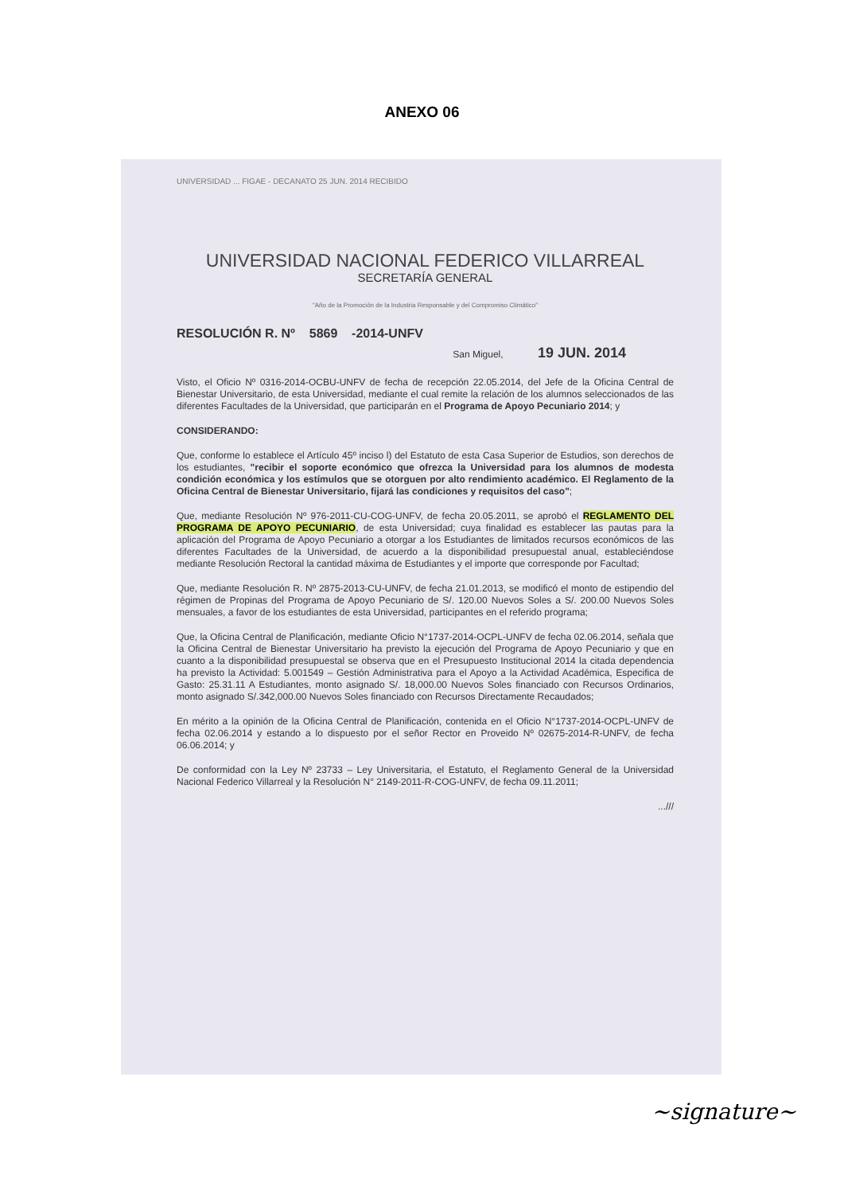ANEXO 06
UNIVERSIDAD ... FIGAE - DECANATO 25 JUN. 2014 RECIBIDO
UNIVERSIDAD NACIONAL FEDERICO VILLARREAL
SECRETARÍA GENERAL
"Año de la Promoción de la Industria Responsable y del Compromiso Climático"
RESOLUCIÓN R. Nº 5869 -2014-UNFV
San Miguel, 19 JUN. 2014
Visto, el Oficio Nº 0316-2014-OCBU-UNFV de fecha de recepción 22.05.2014, del Jefe de la Oficina Central de Bienestar Universitario, de esta Universidad, mediante el cual remite la relación de los alumnos seleccionados de las diferentes Facultades de la Universidad, que participarán en el Programa de Apoyo Pecuniario 2014; y
CONSIDERANDO:
Que, conforme lo establece el Artículo 45º inciso l) del Estatuto de esta Casa Superior de Estudios, son derechos de los estudiantes, "recibir el soporte económico que ofrezca la Universidad para los alumnos de modesta condición económica y los estímulos que se otorguen por alto rendimiento académico. El Reglamento de la Oficina Central de Bienestar Universitario, fijará las condiciones y requisitos del caso";
Que, mediante Resolución Nº 976-2011-CU-COG-UNFV, de fecha 20.05.2011, se aprobó el REGLAMENTO DEL PROGRAMA DE APOYO PECUNIARIO, de esta Universidad; cuya finalidad es establecer las pautas para la aplicación del Programa de Apoyo Pecuniario a otorgar a los Estudiantes de limitados recursos económicos de las diferentes Facultades de la Universidad, de acuerdo a la disponibilidad presupuestal anual, estableciéndose mediante Resolución Rectoral la cantidad máxima de Estudiantes y el importe que corresponde por Facultad;
Que, mediante Resolución R. Nº 2875-2013-CU-UNFV, de fecha 21.01.2013, se modificó el monto de estipendio del régimen de Propinas del Programa de Apoyo Pecuniario de S/. 120.00 Nuevos Soles a S/. 200.00 Nuevos Soles mensuales, a favor de los estudiantes de esta Universidad, participantes en el referido programa;
Que, la Oficina Central de Planificación, mediante Oficio N°1737-2014-OCPL-UNFV de fecha 02.06.2014, señala que la Oficina Central de Bienestar Universitario ha previsto la ejecución del Programa de Apoyo Pecuniario y que en cuanto a la disponibilidad presupuestal se observa que en el Presupuesto Institucional 2014 la citada dependencia ha previsto la Actividad: 5.001549 – Gestión Administrativa para el Apoyo a la Actividad Académica, Especifica de Gasto: 25.31.11 A Estudiantes, monto asignado S/. 18,000.00 Nuevos Soles financiado con Recursos Ordinarios, monto asignado S/.342,000.00 Nuevos Soles financiado con Recursos Directamente Recaudados;
En mérito a la opinión de la Oficina Central de Planificación, contenida en el Oficio N°1737-2014-OCPL-UNFV de fecha 02.06.2014 y estando a lo dispuesto por el señor Rector en Proveido Nº 02675-2014-R-UNFV, de fecha 06.06.2014; y
De conformidad con la Ley Nº 23733 – Ley Universitaria, el Estatuto, el Reglamento General de la Universidad Nacional Federico Villarreal y la Resolución N° 2149-2011-R-COG-UNFV, de fecha 09.11.2011;
...///
~signature~